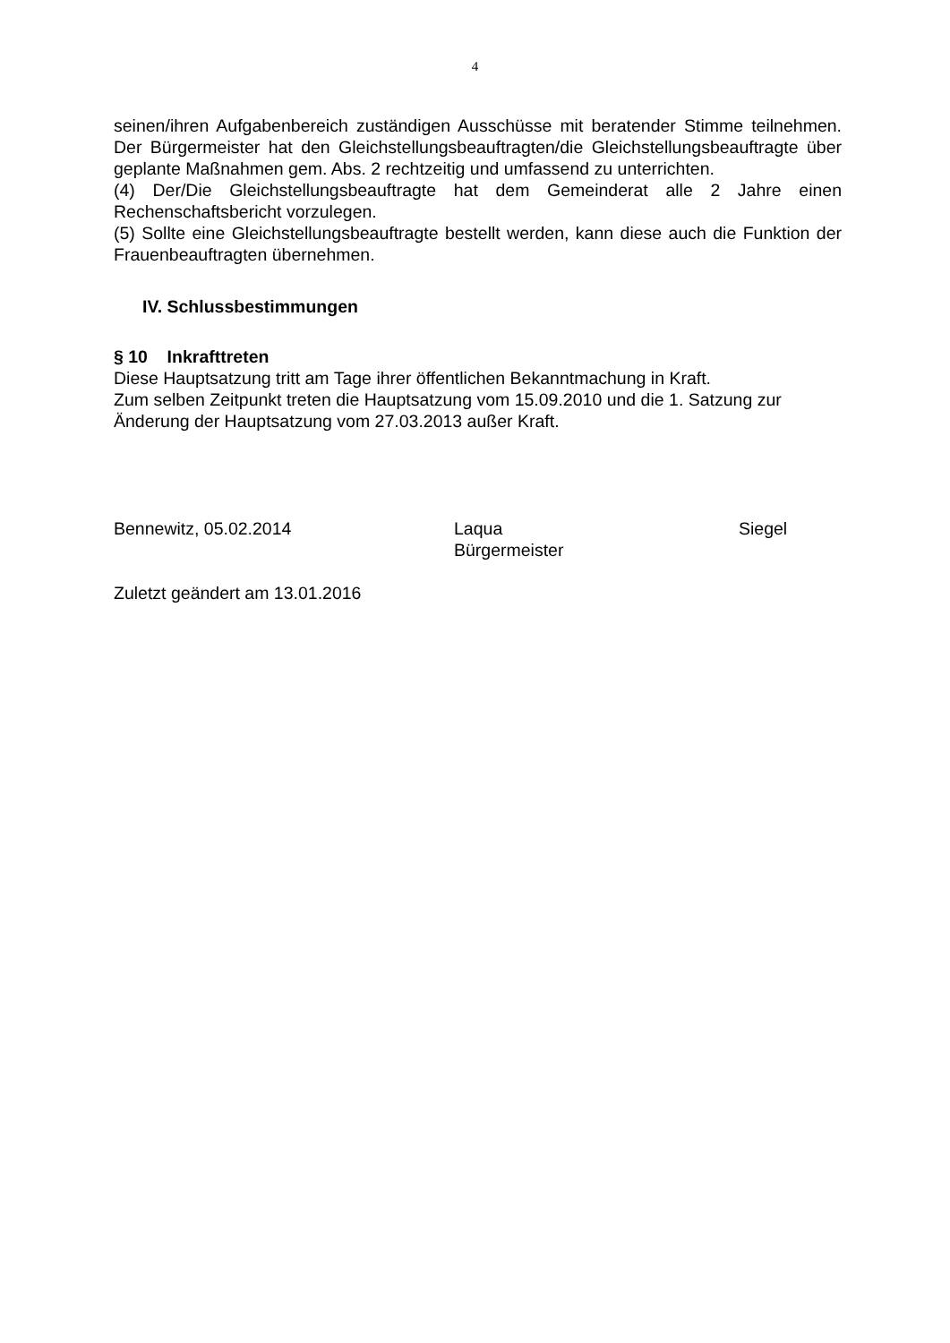4
seinen/ihren Aufgabenbereich zuständigen Ausschüsse mit beratender Stimme teilnehmen. Der Bürgermeister hat den Gleichstellungsbeauftragten/die Gleichstellungsbeauftragte über geplante Maßnahmen gem. Abs. 2 rechtzeitig und umfassend zu unterrichten.
(4) Der/Die Gleichstellungsbeauftragte hat dem Gemeinderat alle 2 Jahre einen Rechenschaftsbericht vorzulegen.
(5) Sollte eine Gleichstellungsbeauftragte bestellt werden, kann diese auch die Funktion der Frauenbeauftragten übernehmen.
IV. Schlussbestimmungen
§ 10 Inkrafttreten
Diese Hauptsatzung tritt am Tage ihrer öffentlichen Bekanntmachung in Kraft.
Zum selben Zeitpunkt treten die Hauptsatzung vom 15.09.2010 und die 1. Satzung zur Änderung der Hauptsatzung vom 27.03.2013 außer Kraft.
Bennewitz, 05.02.2014 Laqua
Bürgermeister
Siegel
Zuletzt geändert am 13.01.2016